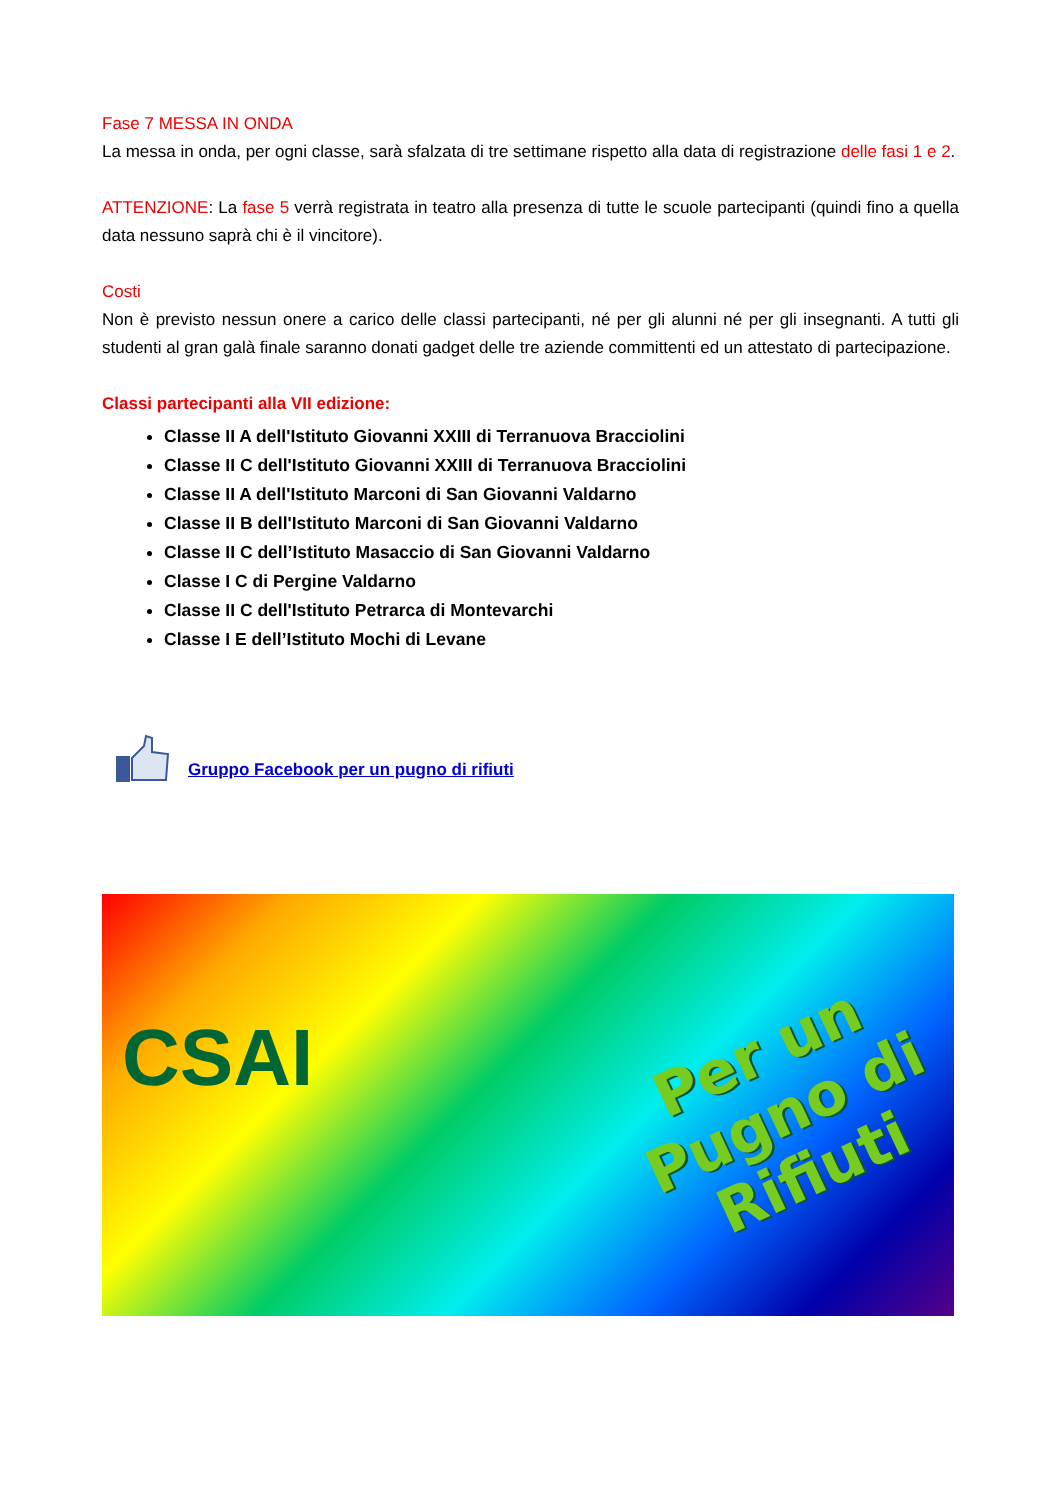Fase 7 MESSA IN ONDA
La messa in onda, per ogni classe, sarà sfalzata di tre settimane rispetto alla data di registrazione delle fasi 1 e 2.
ATTENZIONE: La fase 5 verrà registrata in teatro alla presenza di tutte le scuole partecipanti (quindi fino a quella data nessuno saprà chi è il vincitore).
Costi
Non è previsto nessun onere a carico delle classi partecipanti, né per gli alunni né per gli insegnanti. A tutti gli studenti al gran galà finale saranno donati gadget delle tre aziende committenti ed un attestato di partecipazione.
Classi partecipanti alla VII edizione:
Classe II A dell'Istituto Giovanni XXIII di Terranuova Bracciolini
Classe II C dell'Istituto Giovanni XXIII di Terranuova Bracciolini
Classe II A dell'Istituto Marconi di San Giovanni Valdarno
Classe II B dell'Istituto Marconi di San Giovanni Valdarno
Classe II C dell’Istituto Masaccio di San Giovanni Valdarno
Classe I C di Pergine Valdarno
Classe II C dell'Istituto Petrarca di Montevarchi
Classe I E dell’Istituto Mochi di Levane
Gruppo Facebook per un pugno di rifiuti
CSAI
Per un
Pugno di
Rifiuti